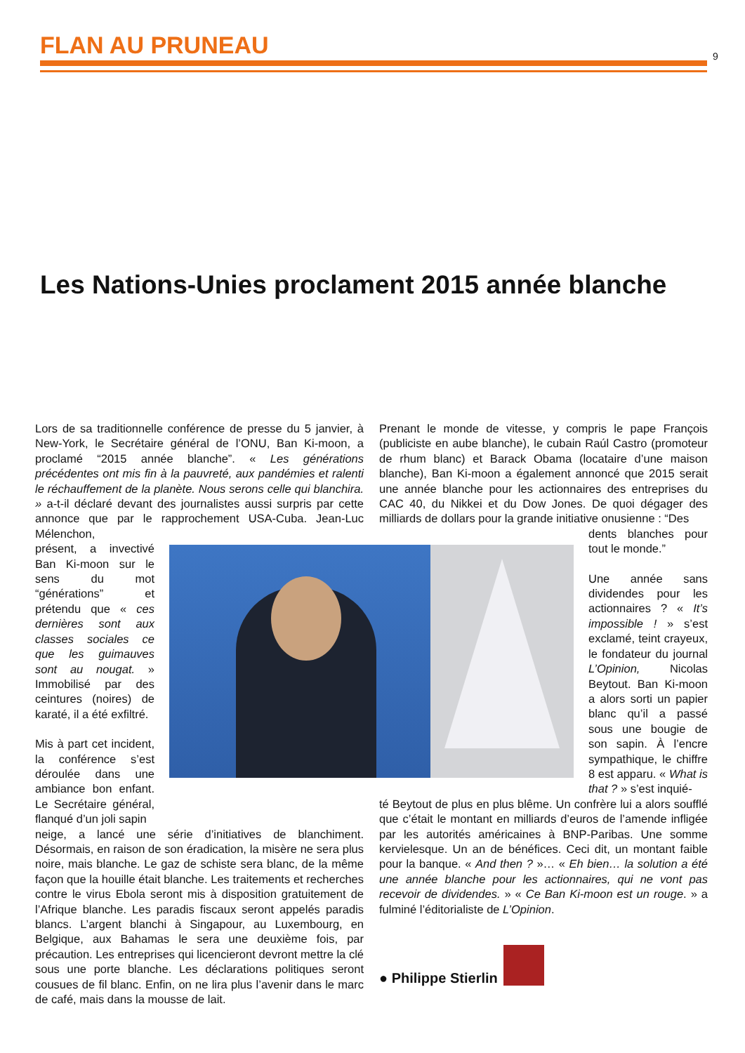FLAN AU PRUNEAU
9
Les Nations-Unies proclament 2015 année blanche
Lors de sa traditionnelle conférence de presse du 5 janvier, à New-York, le Secrétaire général de l’ONU, Ban Ki-moon, a proclamé “2015 année blanche”. « Les générations précédentes ont mis fin à la pauvreté, aux pandémies et ralenti le réchauffement de la planète. Nous serons celle qui blanchira. » a-t-il déclaré devant des journalistes aussi surpris par cette annonce que par le rapprochement USA-Cuba. Jean-Luc Mélenchon,
présent, a invectivé Ban Ki-moon sur le sens du mot “générations” et prétendu que « ces dernières sont aux classes sociales ce que les guimauves sont au nougat. » Immobilisé par des ceintures (noires) de karaté, il a été exfiltré.
Mis à part cet incident, la conférence s’est déroulée dans une ambiance bon enfant. Le Secrétaire général, flanqué d’un joli sapin
neige, a lancé une série d’initiatives de blanchiment. Désormais, en raison de son éradication, la misère ne sera plus noire, mais blanche. Le gaz de schiste sera blanc, de la même façon que la houille était blanche. Les traitements et recherches contre le virus Ebola seront mis à disposition gratuitement de l’Afrique blanche. Les paradis fiscaux seront appelés paradis blancs. L’argent blanchi à Singapour, au Luxembourg, en Belgique, aux Bahamas le sera une deuxième fois, par précaution. Les entreprises qui licencieront devront mettre la clé sous une porte blanche. Les déclarations politiques seront cousues de fil blanc. Enfin, on ne lira plus l’avenir dans le marc de café, mais dans la mousse de lait.
Prenant le monde de vitesse, y compris le pape François (publiciste en aube blanche), le cubain Raúl Castro (promoteur de rhum blanc) et Barack Obama (locataire d’une maison blanche), Ban Ki-moon a également annoncé que 2015 serait une année blanche pour les actionnaires des entreprises du CAC 40, du Nikkei et du Dow Jones. De quoi dégager des milliards de dollars pour la grande initiative onusienne : “Des
dents blanches pour tout le monde.”
Une année sans dividendes pour les actionnaires ? « It’s impossible ! » s’est exclamé, teint crayeux, le fondateur du journal L’Opinion, Nicolas Beytout. Ban Ki-moon a alors sorti un papier blanc qu’il a passé sous une bougie de son sapin. À l’encre sympathique, le chiffre 8 est apparu. « What is that ? » s’est inquié-
té Beytout de plus en plus blême. Un confrère lui a alors soufflé que c’était le montant en milliards d’euros de l’amende infligée par les autorités américaines à BNP-Paribas. Une somme kervielesque. Un an de bénéfices. Ceci dit, un montant faible pour la banque. « And then ? »… « Eh bien… la solution a été une année blanche pour les actionnaires, qui ne vont pas recevoir de dividendes. » « Ce Ban Ki-moon est un rouge. » a fulminé l’éditorialiste de L’Opinion.
● Philippe Stierlin